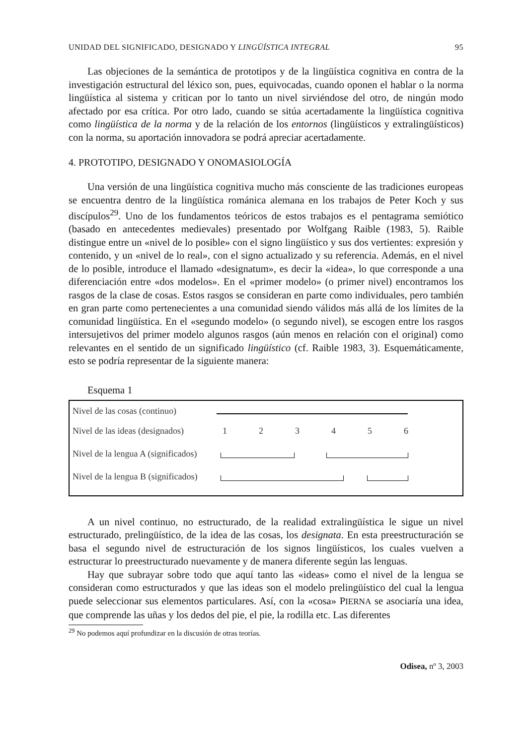UNIDAD DEL SIGNIFICADO, DESIGNADO Y LINGÜÍSTICA INTEGRAL 95
Las objeciones de la semántica de prototipos y de la lingüística cognitiva en contra de la investigación estructural del léxico son, pues, equivocadas, cuando oponen el hablar o la norma lingüística al sistema y critican por lo tanto un nivel sirviéndose del otro, de ningún modo afectado por esa crítica. Por otro lado, cuando se sitúa acertadamente la lingüística cognitiva como lingüística de la norma y de la relación de los entornos (lingüísticos y extralingüísticos) con la norma, su aportación innovadora se podrá apreciar acertadamente.
4. PROTOTIPO, DESIGNADO Y ONOMASIOLOGÍA
Una versión de una lingüística cognitiva mucho más consciente de las tradiciones europeas se encuentra dentro de la lingüística románica alemana en los trabajos de Peter Koch y sus discípulos<sup>29</sup>. Uno de los fundamentos teóricos de estos trabajos es el pentagrama semiótico (basado en antecedentes medievales) presentado por Wolfgang Raible (1983, 5). Raible distingue entre un «nivel de lo posible» con el signo lingüístico y sus dos vertientes: expresión y contenido, y un «nivel de lo real», con el signo actualizado y su referencia. Además, en el nivel de lo posible, introduce el llamado «designatum», es decir la «idea», lo que corresponde a una diferenciación entre «dos modelos». En el «primer modelo» (o primer nivel) encontramos los rasgos de la clase de cosas. Estos rasgos se consideran en parte como individuales, pero también en gran parte como pertenecientes a una comunidad siendo válidos más allá de los límites de la comunidad lingüística. En el «segundo modelo» (o segundo nivel), se escogen entre los rasgos intersujetivos del primer modelo algunos rasgos (aún menos en relación con el original) como relevantes en el sentido de un significado lingüístico (cf. Raible 1983, 3). Esquemáticamente, esto se podría representar de la siguiente manera:
Esquema 1
Nivel de las cosas (continuo)
Nivel de las ideas (designados) 1 2 3 4 5 6
Nivel de la lengua A (significados)
Nivel de la lengua B (significados)
A un nivel continuo, no estructurado, de la realidad extralingüística le sigue un nivel estructurado, prelingüístico, de la idea de las cosas, los designata. En esta preestructuración se basa el segundo nivel de estructuración de los signos lingüísticos, los cuales vuelven a estructurar lo preestructurado nuevamente y de manera diferente según las lenguas.
Hay que subrayar sobre todo que aquí tanto las «ideas» como el nivel de la lengua se consideran como estructurados y que las ideas son el modelo prelingüístico del cual la lengua puede seleccionar sus elementos particulares. Así, con la «cosa» PIERNA se asociaría una idea, que comprende las uñas y los dedos del pie, el pie, la rodilla etc. Las diferentes
<sup>29</sup> No podemos aquí profundizar en la discusión de otras teorías.
Odisea, nº 3, 2003